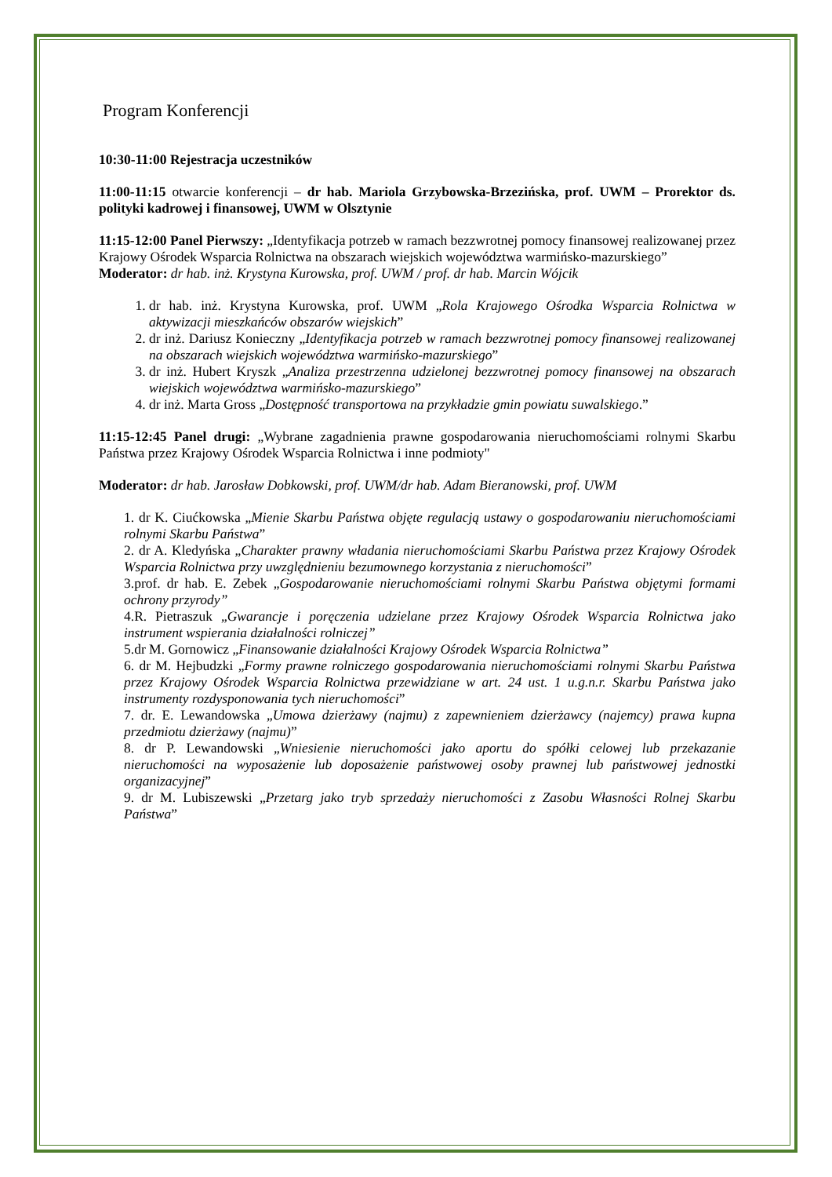Program Konferencji
10:30-11:00 Rejestracja uczestników
11:00-11:15 otwarcie konferencji – dr hab. Mariola Grzybowska-Brzezińska, prof. UWM – Prorektor ds. polityki kadrowej i finansowej, UWM w Olsztynie
11:15-12:00 Panel Pierwszy: „Identyfikacja potrzeb w ramach bezzwrotnej pomocy finansowej realizowanej przez Krajowy Ośrodek Wsparcia Rolnictwa na obszarach wiejskich województwa warmińsko-mazurskiego”
Moderator: dr hab. inż. Krystyna Kurowska, prof. UWM / prof. dr hab. Marcin Wójcik
1. dr hab. inż. Krystyna Kurowska, prof. UWM „Rola Krajowego Ośrodka Wsparcia Rolnictwa w aktywizacji mieszkańców obszarów wiejskich”
2. dr inż. Dariusz Konieczny „Identyfikacja potrzeb w ramach bezzwrotnej pomocy finansowej realizowanej na obszarach wiejskich województwa warmińsko-mazurskiego”
3. dr inż. Hubert Kryszk „Analiza przestrzenna udzielonej bezzwrotnej pomocy finansowej na obszarach wiejskich województwa warmińsko-mazurskiego”
4. dr inż. Marta Gross „Dostępność transportowa na przykładzie gmin powiatu suwalskiego.”
11:15-12:45 Panel drugi: „Wybrane zagadnienia prawne gospodarowania nieruchomościami rolnymi Skarbu Państwa przez Krajowy Ośrodek Wsparcia Rolnictwa i inne podmioty"
Moderator: dr hab. Jarosław Dobkowski, prof. UWM/dr hab. Adam Bieranowski, prof. UWM
1. dr K. Ciućkowska „Mienie Skarbu Państwa objęte regulacją ustawy o gospodarowaniu nieruchomościami rolnymi Skarbu Państwa”
2. dr A. Kledyńska „Charakter prawny władania nieruchomościami Skarbu Państwa przez Krajowy Ośrodek Wsparcia Rolnictwa przy uwzględnieniu bezumownego korzystania z nieruchomości”
3.prof. dr hab. E. Zebek „Gospodarowanie nieruchomościami rolnymi Skarbu Państwa objętymi formami ochrony przyrody”
4.R. Pietraszuk „Gwarancje i poręczenia udzielane przez Krajowy Ośrodek Wsparcia Rolnictwa jako instrument wspierania działalności rolniczej”
5.dr M. Gornowicz „Finansowanie działalności Krajowy Ośrodek Wsparcia Rolnictwa”
6. dr M. Hejbudzki „Formy prawne rolniczego gospodarowania nieruchomościami rolnymi Skarbu Państwa przez Krajowy Ośrodek Wsparcia Rolnictwa przewidziane w art. 24 ust. 1 u.g.n.r. Skarbu Państwa jako instrumenty rozdysponowania tych nieruchomości”
7. dr. E. Lewandowska „Umowa dzierżawy (najmu) z zapewnieniem dzierżawcy (najemcy) prawa kupna przedmiotu dzierżawy (najmu)”
8. dr P. Lewandowski „Wniesienie nieruchomości jako aportu do spółki celowej lub przekazanie nieruchomości na wyposażenie lub doposażenie państwowej osoby prawnej lub państwowej jednostki organizacyjnej”
9. dr M. Lubiszewski „Przetarg jako tryb sprzedaży nieruchomości z Zasobu Własności Rolnej Skarbu Państwa”